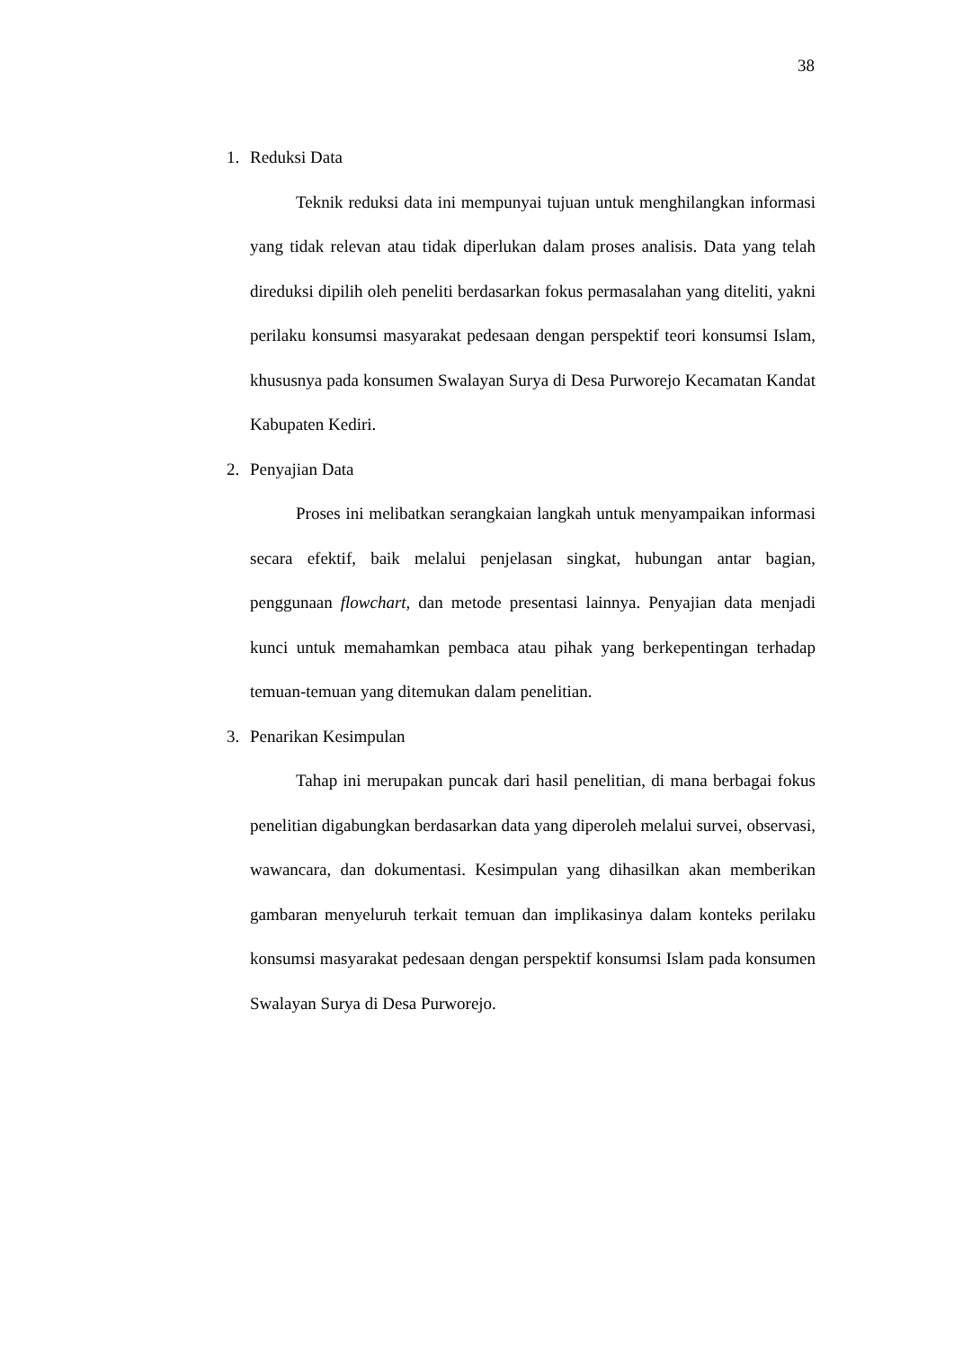38
1. Reduksi Data
Teknik reduksi data ini mempunyai tujuan untuk menghilangkan informasi yang tidak relevan atau tidak diperlukan dalam proses analisis. Data yang telah direduksi dipilih oleh peneliti berdasarkan fokus permasalahan yang diteliti, yakni perilaku konsumsi masyarakat pedesaan dengan perspektif teori konsumsi Islam, khususnya pada konsumen Swalayan Surya di Desa Purworejo Kecamatan Kandat Kabupaten Kediri.
2. Penyajian Data
Proses ini melibatkan serangkaian langkah untuk menyampaikan informasi secara efektif, baik melalui penjelasan singkat, hubungan antar bagian, penggunaan flowchart, dan metode presentasi lainnya. Penyajian data menjadi kunci untuk memahamkan pembaca atau pihak yang berkepentingan terhadap temuan-temuan yang ditemukan dalam penelitian.
3. Penarikan Kesimpulan
Tahap ini merupakan puncak dari hasil penelitian, di mana berbagai fokus penelitian digabungkan berdasarkan data yang diperoleh melalui survei, observasi, wawancara, dan dokumentasi. Kesimpulan yang dihasilkan akan memberikan gambaran menyeluruh terkait temuan dan implikasinya dalam konteks perilaku konsumsi masyarakat pedesaan dengan perspektif konsumsi Islam pada konsumen Swalayan Surya di Desa Purworejo.